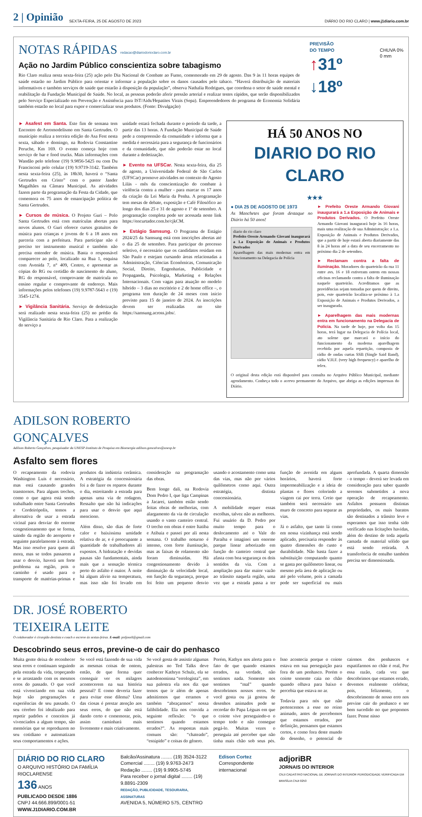2 | Opinião SEXTA-FEIRA, 25 DE AGOSTO DE 2023 DIÁRIO DO RIO CLARO | www.j1diario.com.br
NOTAS RÁPIDAS redacao@diariodorioclaro.com.br
Ação no Jardim Público conscientiza sobre tabagismo
Rio Claro realiza nesta sexta-feira (25) ação pelo Dia Nacional de Combate ao Fumo, comemorado em 29 de agosto. Das 9 às 11 horas equipes de saúde estarão no Jardim Público para orientar e informar a população sobre os danos causados pelo tabaco. “Haverá distribuição de materiais informativos e também serviços de saúde que estarão à disposição da população”, observa Nathalia Rodrigues, que coordena o setor de saúde mental e reabilitação da Fundação Municipal de Saúde. No local, as pessoas poderão aferir pressão arterial e realizar testes rápidos, que serão disponibilizados pelo Serviço Especializado em Prevenção e Assistência para IST/Aids/Hepatites Virais (Sepa). Empreendedores do programa de Economia Solidária também estarão no local para expor e comercializar seus produtos. (Fonte: Divulgação)
PREVISÃO
DO TEMPO CHUVA 0%
0 mm
↑31º
↓18º
► Asafest em Santa. Este fim de semana tem Encontro de Aeromodelismo em Santa Gertrudes. O município realiza a terceira edição do Asa Fest nesta sexta, sábado e domingo, na Rodovia Constantine Peruche, Km 169. O evento começa hoje com serviço de bar e food trucks. Mais informações com Wandão pelo telefone (19) 9.9856-5425 ou com Du Francisconi pelo celular (19) 9.9719-3142. Também nesta sexta-feira (25), às 18h30, haverá o “Santa Gertrudes em Cristo” com o pastor Jander Magalhães na Câmara Municipal. As atividades fazem parte da programação da Festa da Cidade, que comemora os 75 anos de emancipação política de Santa Gertrudes.
► Cursos de música. O Projeto Guri – Polo Santa Gertrudes está com matrículas abertas para novos alunos. O Guri oferece cursos gratuitos de música para crianças e jovens de 6 a 18 anos em parceria com a prefeitura. Para participar não é preciso ter instrumento musical e também não precisa entender de música. Basta o responsável comparecer ao polo, localizado na Rua 1, esquina com Avenida 7, n° 409, Centro, e apresentar as cópias do RG ou certidão de nascimento do aluno, RG do responsável, comprovante de matrícula no ensino regular e comprovante de endereço. Mais informações pelos telefones (19) 9.9787-5643 e (19) 3545-1274.
► Vigilância Sanitária. Serviço de dedetização será realizado nesta sexta-feira (25) no prédio da Vigilância Sanitária de Rio Claro. Para a realização do serviço a
unidade estará fechada durante o período da tarde, a partir das 13 horas. A Fundação Municipal de Saúde pede a compreensão da comunidade e informa que a medida é necessária para a segurança de funcionários e da comunidade, que não poderão estar no local durante a dedetização.
► Evento na UFSCar. Nesta sexta-feira, dia 25 de agosto, a Universidade Federal de São Carlos (UFSCar) promove atividades no contexto do Agosto Lilás - mês da conscientização do combate à violência contra a mulher - para marcar os 17 anos da criação da Lei Maria da Penha. A programação tem mesas de debate, exposição e Café Filosófico ao longo dos dias 25 e 31 de agosto e 1º de setembro. A programação completa pode ser acessada neste link https://encurtador.com.br/cjkCM.
► Estágio Samsung. O Programa de Estágio 2024/25 da Samsung está com inscrições abertas até o dia 25 de setembro. Para participar do processo seletivo, é necessário que os candidatos residam em São Paulo e estejam cursando áreas relacionadas a Administração, Ciências Econômicas, Comunicação Social, Direito, Engenharias, Publicidade e Propaganda, Psicologia, Marketing e Relações Internacionais. Com vagas para atuação no modelo híbrido – 3 dias no escritório e 2 de home office –, o programa tem duração de 24 meses com início previsto para 15 de janeiro de 2024. As inscrições devem ser realizadas no site https://samsung.across.jobs/.
HÁ 50 ANOS NO
DIARIO DO RIO CLARO
★★★
● DIA 25 DE AGOSTO DE 1973
As Manchetes que foram destaque no Diário há 50 anos!
diario do rio claro
Prefeito Oreste Armando Giovani inaugurará a 1.a Exposição de Animais e Produtos Derivados
Aparelhagem das mais modernas entra em funcionamento na Delegacia de Polícia
► Prefeito Oreste Armando Giovani inaugurará a 1.a Exposição de Animais e Produtos Derivados. O Prefeito Oreste Armando Giovani inaugurará hoje às 16 horas, mais uma realização de sua Administração: a 1.a. Exposição de Animais e Produtos Derivados, que a partir de hoje estará aberta diariamente das 8 às 24 horas até a data de seu encerramento no próximo dia 2 de setembro.
► Reclamam contra a falta de iluminação. Moradores do quarteirão da rua 11 entre avs. 16 e 18 estiveram ontem em nossas oficinas reclamando contra a falta de iluminação naquele quarteirão. Acreditamos que as providências sejam tomadas por quem de direito, pois, este quarteirão localiza-se próximo à 1.a Exposição de Animais e Produtos Derivados, a ser inaugurada.
► Aparelhagem das mais modernas entra em funcionamento na Delegacia de Polícia. Na tarde de hoje, por volta das 15 horas, terá lugar na Delegacia de Polícia local, ato solene que marcará o início do funcionamento da moderna aparelhagem recebida por aquela repartição, composta de rádio de ondas curtas SSB (Single Said Band), rádio V.H.F. (very high frequency) e aparelho de telex.
O original desta edição está disponível para consulta no Arquivo Público Municipal, mediante agendamento. Conheça todo o acervo permanente do Arquivo, que abriga as edições impressas do Diário.
ADILSON ROBERTO
GONÇALVES
Adilson Roberto Gonçalves, pesquisador da UNESP-Instituto de Pesquisa em Bioenergia adilson.goncalves@unesp.br
Asfalto sem flores
O recapeamento da rodovia Washington Luís é necessário, mas está causando grandes transtornos. Para alguns trechos, como o que agora está sendo trabalhado entre Santa Gertrudes e Cordeirópolis, temos a alternativa de usar a estrada vicinal para desviar do enorme congestionamento que se forma, saindo da região do aeroporto e seguinte paralelamente à estrada. Mas isso resolve para quem ali mora, mas se todos passarem a usar o desvio, haverá um forte problema na região, pois o caminho é usado para o transporte de matérias-primas e produtos da indústria cerâmica. A estratégia da concessionária foi a de fazer os reparos durante o dia, estreitando a estrada para apenas uma via de rodagem. Ressalto que não há indicações para usar o desvio que aqui menciono.
Além disso, são dias de forte calor e baixíssima umidade relativa do ar, e é preocupante a quantidade de trabalhadores ali expostos. A hidratação e devidas pausas são fundamentais, ainda mais que a sensação térmica perto do asfalto é maior. À noite há algum alívio na temperatura, mas isso não foi levado em consideração na programação das obras.
Bem longe dali, na Rodovia Dom Pedro I, que liga Campinas a Jacareí, também estão sendo feitas obras de melhorias, com alargamento da via de circulação usando o vasto canteiro central. O trecho em obras é entre Itatiba e Atibaia e passei por ali nesta semana. O trabalho noturno é intenso, com forte iluminação, mas as faixas de rolamento não foram diminuídas. Há congestionamento devido à diminuição da velocidade local, em função da segurança, porque foi feito um pequeno desvio usando o acostamento como uma das vias, mas não por vários quilômetros como aqui. Outra estratégia, distinta concessionária.
A mobilidade requer essas escolhas, talvez não as melhores. Fui usuário da D. Pedro por muito tempo para o deslocamento até o Vale do Paraíba e imaginei um enorme parque linear arborizado em função do canteiro central que afasta com boa segurança os dois sentidos da via. Com a ampliação para dar maior vazão ao trânsito naquela região, uma vez que a estrada passa a ter função de avenida em alguns horários, haverá forte impermeabilização e a ideia de plantas e flores colorindo a viagem cai por terra. Creio que também será necessário um muro de concreto para separar as vias.
Já o asfalto, que tanto lá como em nossa vizinhança está sendo aplicado, precisaria responder às quatro dimensões do custo e durabilidade. Não basta fazer a substituição computando quanto se gasta por quilômetro linear, ou mesmo pela área de aplicação ou até pelo volume, pois a camada pode ser superficial ou mais aprofundada. A quarta dimensão - o tempo - deverá ser levada em consideração para saber quando seremos submetidos a nova operação de recapeamento. Asfaltos possuem distintas propriedades, os mais baratos são destinados a trânsito leve e esperamos que isso tenha sido verificado nas licitações havidas, além do destino de toda aquela camada de material sólido que está sendo retirada. A transferência de entulho também precisa ser dimensionada.
DR. JOSÉ ROBERTO
TEIXEIRA LEITE
O colaborador é cirurgião dentista e coach e escreve às sextas-feiras. E-mail: pnljoseli@gmail.com
Descobrindo seus erros, previne-o de cair do penhasco
Muita gente deixa de reconhecer seus erros e continuam seguindo pela estrada da vida, tropeçando e se arrastando com os mesmos erros do passado. O que você está vivenciando em sua vida hoje são programações e experiências de seu passado. O seu cérebro foi idealizado para repetir padrões e conceitos já vivenciados a algum tempo, são memórias que se reproduzem no seu cotidiano e automatizam seus comportamentos e ações.
Se você está fazendo de sua vida as mesmas coisas de ontem, então, de que forma quer conseguir ver os milagres acontecerem na sua história pessoal? E como deveria fazer para evitar esse dilema? Uma das ciosas é prestar atenção aos seus erros, do que não está dando certo e comemorar, pois, assim caminhará mais livremente e mais criativamente.
Se você gosta de assistir algumas palestras no Ted Talks deve conhecer Kathryn Schulz, ela se autodenominna “errologista”, em sua palestra ela nos diz que temos que ir além de apenas admitirmos que erramos e também “abraçarmos” nossa falibilidade. Ela nos convida a seguinte reflexão: “o que sentimos quando estamos errados?”. As respostas mais comuns são: “chateado”, “estúpido” e coisas do gênero.
Porém, Kathyn nos alerta para o fato de que quando estamos errados, na verdade, não sentimos nada. Somente nos sentimos “mal” quando descobrimos nossos erros. Se você gosta ou já gostou de desenhos animados pode se recordar do Papa Léguas em que o coiote vive perseguindo-o o tempo todo e não consegue pegá-lo. Muitas vezes o perseguia até perceber que não tinha mais chão sob seus pés. Isso acontecia porque o coiote estava em sua perseguição para fora de um penhasco. Porém o coiote somente caia no chão quando olhava para baixo e percebia que estava no ar.
Todavia para nós que não pertencemos a esse no reino animado, antes de percebemos que estamos errados, por definição, pensamos que estamos certos, e como fora deste mundo do desenho, o potencial de cairmos dos penhascos e espatifarmos no chão é real, Por essa razão, cada vez que descobrimos que estamos errado, devemos realmente celebrar, pois, felizmente, o descobrimento de nosso erro nos previne cair do penhasco e ser bem sucedido no que propomos fazer. Pense nisso
DIÁRIO DO RIO CLARO
O ARQUIVO HISTÓRIO DA FAMÍLIA RIOCLARENSE
136 ANOS
PUBLICADO DESDE 1886
CNPJ 44.666.899/0001-51
WWW.J1DIARIO.COM.BR
Balcão/Assinatura ........ (19) 3524-3122
Comercial ........ (19) 9.9763-2473
Redação ........ (19) 9.9905-5745
Para receber o jornal digital ........ (19) 9.8891-2309
REDAÇÃO, PUBLICIDADE, TESOURARIA, ASSINATURAS
AVENIDA 5, NÚMERO 575, CENTRO
Edison Cortez
Correspondente internacional
adjoriBR
JORNAIS DO INTERIOR
CNJI CADASTRO NACIONAL DE JORNAIS DO INTERIOR PERIODICIDADE VERIFICADA EM BRASÍLIA CNJI 0253